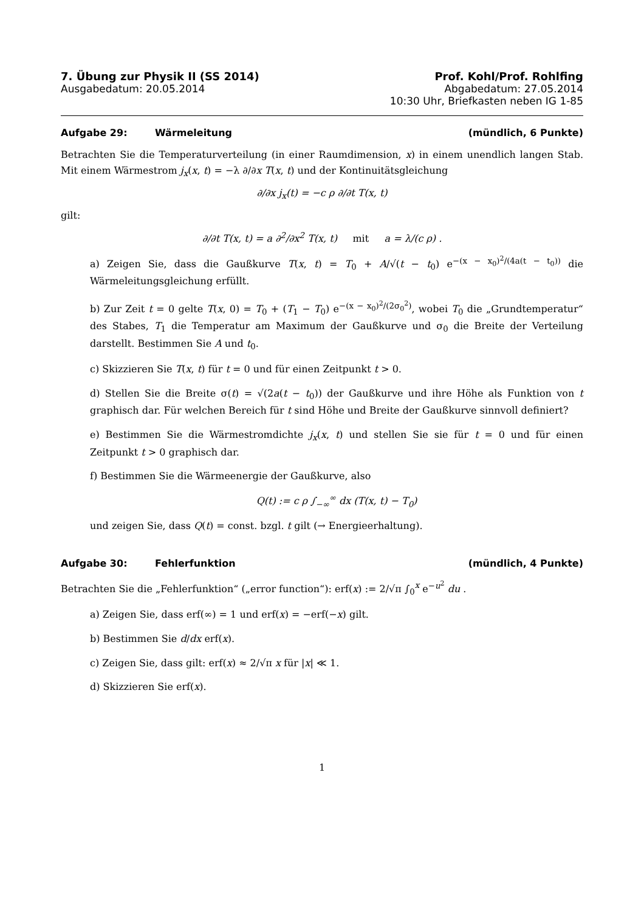7. Übung zur Physik II (SS 2014) Prof. Kohl/Prof. Rohlfing
Ausgabedatum: 20.05.2014 Abgabedatum: 27.05.2014
10:30 Uhr, Briefkasten neben IG 1-85
Aufgabe 29: Wärmeleitung (mündlich, 6 Punkte)
Betrachten Sie die Temperaturverteilung (in einer Raumdimension, x) in einem unendlich langen Stab. Mit einem Wärmestrom j<sub>x</sub>(x, t) = −λ ∂/∂x T(x, t) und der Kontinuitätsgleichung
∂/∂x j<sub>x</sub>(t) = −c ρ ∂/∂t T(x, t)
gilt:
∂/∂t T(x, t) = a ∂<sup>2</sup>/∂x<sup>2</sup> T(x, t) mit a = λ/(c ρ) .
a) Zeigen Sie, dass die Gaußkurve T(x, t) = T<sub>0</sub> + A/√(t − t<sub>0</sub>) e<sup>−(x − x<sub>0</sub>)<sup>2</sup>/(4a(t − t<sub>0</sub>))</sup> die Wärmeleitungsgleichung erfüllt.
b) Zur Zeit t = 0 gelte T(x, 0) = T<sub>0</sub> + (T<sub>1</sub> − T<sub>0</sub>) e<sup>−(x − x<sub>0</sub>)<sup>2</sup>/(2σ<sub>0</sub><sup>2</sup>)</sup>, wobei T<sub>0</sub> die „Grundtemperatur“ des Stabes, T<sub>1</sub> die Temperatur am Maximum der Gaußkurve und σ<sub>0</sub> die Breite der Verteilung darstellt. Bestimmen Sie A und t<sub>0</sub>.
c) Skizzieren Sie T(x, t) für t = 0 und für einen Zeitpunkt t > 0.
d) Stellen Sie die Breite σ(t) = √(2a(t − t<sub>0</sub>)) der Gaußkurve und ihre Höhe als Funktion von t graphisch dar. Für welchen Bereich für t sind Höhe und Breite der Gaußkurve sinnvoll definiert?
e) Bestimmen Sie die Wärmestromdichte j<sub>x</sub>(x, t) und stellen Sie sie für t = 0 und für einen Zeitpunkt t > 0 graphisch dar.
f) Bestimmen Sie die Wärmeenergie der Gaußkurve, also
Q(t) := c ρ ∫<sub>−∞</sub><sup>∞</sup> dx (T(x, t) − T<sub>0</sub>)
und zeigen Sie, dass Q(t) = const. bzgl. t gilt (→ Energieerhaltung).
Aufgabe 30: Fehlerfunktion (mündlich, 4 Punkte)
Betrachten Sie die „Fehlerfunktion“ („error function“): erf(x) := 2/√π ∫<sub>0</sub><sup>x</sup> e<sup>−u<sup>2</sup></sup> du .
a) Zeigen Sie, dass erf(∞) = 1 und erf(x) = −erf(−x) gilt.
b) Bestimmen Sie d/dx erf(x).
c) Zeigen Sie, dass gilt: erf(x) ≈ 2/√π x für |x| ≪ 1.
d) Skizzieren Sie erf(x).
1